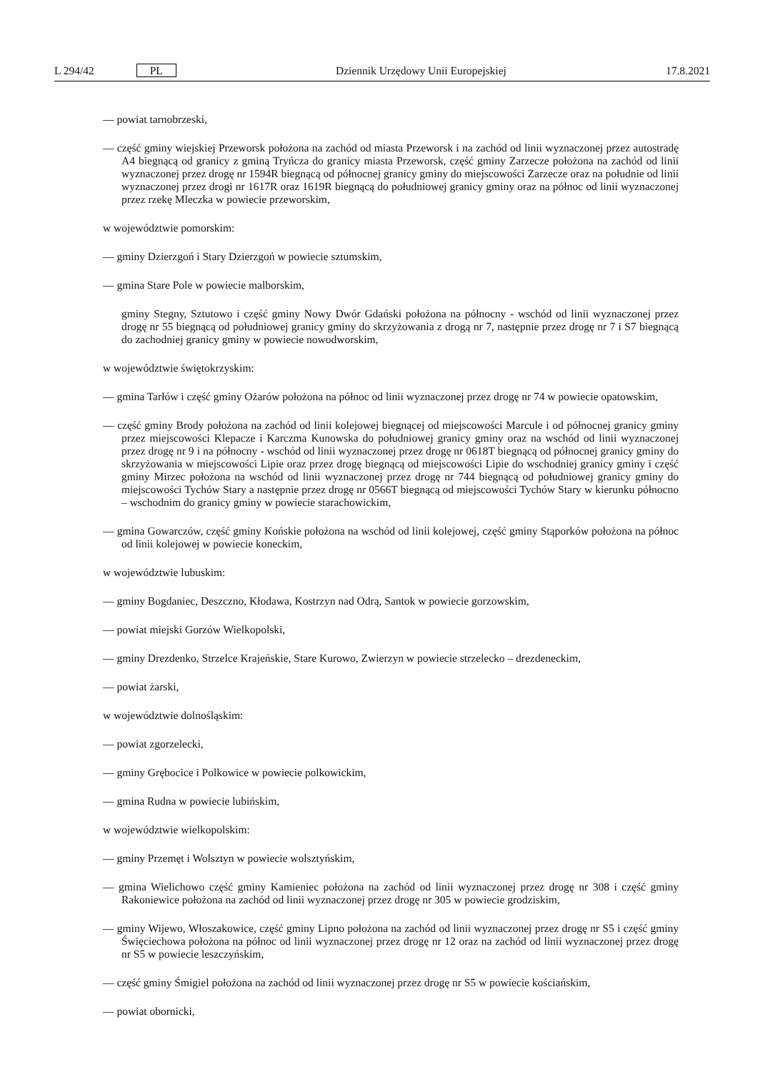L 294/42 PL Dziennik Urzędowy Unii Europejskiej 17.8.2021
— powiat tarnobrzeski,
— część gminy wiejskiej Przeworsk położona na zachód od miasta Przeworsk i na zachód od linii wyznaczonej przez autostradę A4 biegnącą od granicy z gminą Tryńcza do granicy miasta Przeworsk, część gminy Zarzecze położona na zachód od linii wyznaczonej przez drogę nr 1594R biegnącą od północnej granicy gminy do miejscowości Zarzecze oraz na południe od linii wyznaczonej przez drogi nr 1617R oraz 1619R biegnącą do południowej granicy gminy oraz na północ od linii wyznaczonej przez rzekę Mleczka w powiecie przeworskim,
w województwie pomorskim:
— gminy Dzierzgoń i Stary Dzierzgoń w powiecie sztumskim,
— gmina Stare Pole w powiecie malborskim,
gminy Stegny, Sztutowo i część gminy Nowy Dwór Gdański położona na północny - wschód od linii wyznaczonej przez drogę nr 55 biegnącą od południowej granicy gminy do skrzyżowania z drogą nr 7, następnie przez drogę nr 7 i S7 biegnącą do zachodniej granicy gminy w powiecie nowodworskim,
w województwie świętokrzyskim:
— gmina Tarłów i część gminy Ożarów położona na północ od linii wyznaczonej przez drogę nr 74 w powiecie opatowskim,
— część gminy Brody położona na zachód od linii kolejowej biegnącej od miejscowości Marcule i od północnej granicy gminy przez miejscowości Klepacze i Karczma Kunowska do południowej granicy gminy oraz na wschód od linii wyznaczonej przez drogę nr 9 i na północny - wschód od linii wyznaczonej przez drogę nr 0618T biegnącą od północnej granicy gminy do skrzyżowania w miejscowości Lipie oraz przez drogę biegnącą od miejscowości Lipie do wschodniej granicy gminy i część gminy Mirzec położona na wschód od linii wyznaczonej przez drogę nr 744 biegnącą od południowej granicy gminy do miejscowości Tychów Stary a następnie przez drogę nr 0566T biegnącą od miejscowości Tychów Stary w kierunku północno – wschodnim do granicy gminy w powiecie starachowickim,
— gmina Gowarczów, część gminy Końskie położona na wschód od linii kolejowej, część gminy Stąporków położona na północ od linii kolejowej w powiecie koneckim,
w województwie lubuskim:
— gminy Bogdaniec, Deszczno, Kłodawa, Kostrzyn nad Odrą, Santok w powiecie gorzowskim,
— powiat miejski Gorzów Wielkopolski,
— gminy Drezdenko, Strzelce Krajeńskie, Stare Kurowo, Zwierzyn w powiecie strzelecko – drezdeneckim,
— powiat żarski,
w województwie dolnośląskim:
— powiat zgorzelecki,
— gminy Grębocice i Polkowice w powiecie polkowickim,
— gmina Rudna w powiecie lubińskim,
w województwie wielkopolskim:
— gminy Przemęt i Wolsztyn w powiecie wolsztyńskim,
— gmina Wielichowo część gminy Kamieniec położona na zachód od linii wyznaczonej przez drogę nr 308 i część gminy Rakoniewice położona na zachód od linii wyznaczonej przez drogę nr 305 w powiecie grodziskim,
— gminy Wijewo, Włoszakowice, część gminy Lipno położona na zachód od linii wyznaczonej przez drogę nr S5 i część gminy Święciechowa położona na północ od linii wyznaczonej przez drogę nr 12 oraz na zachód od linii wyznaczonej przez drogę nr S5 w powiecie leszczyńskim,
— część gminy Śmigiel położona na zachód od linii wyznaczonej przez drogę nr S5 w powiecie kościańskim,
— powiat obornicki,